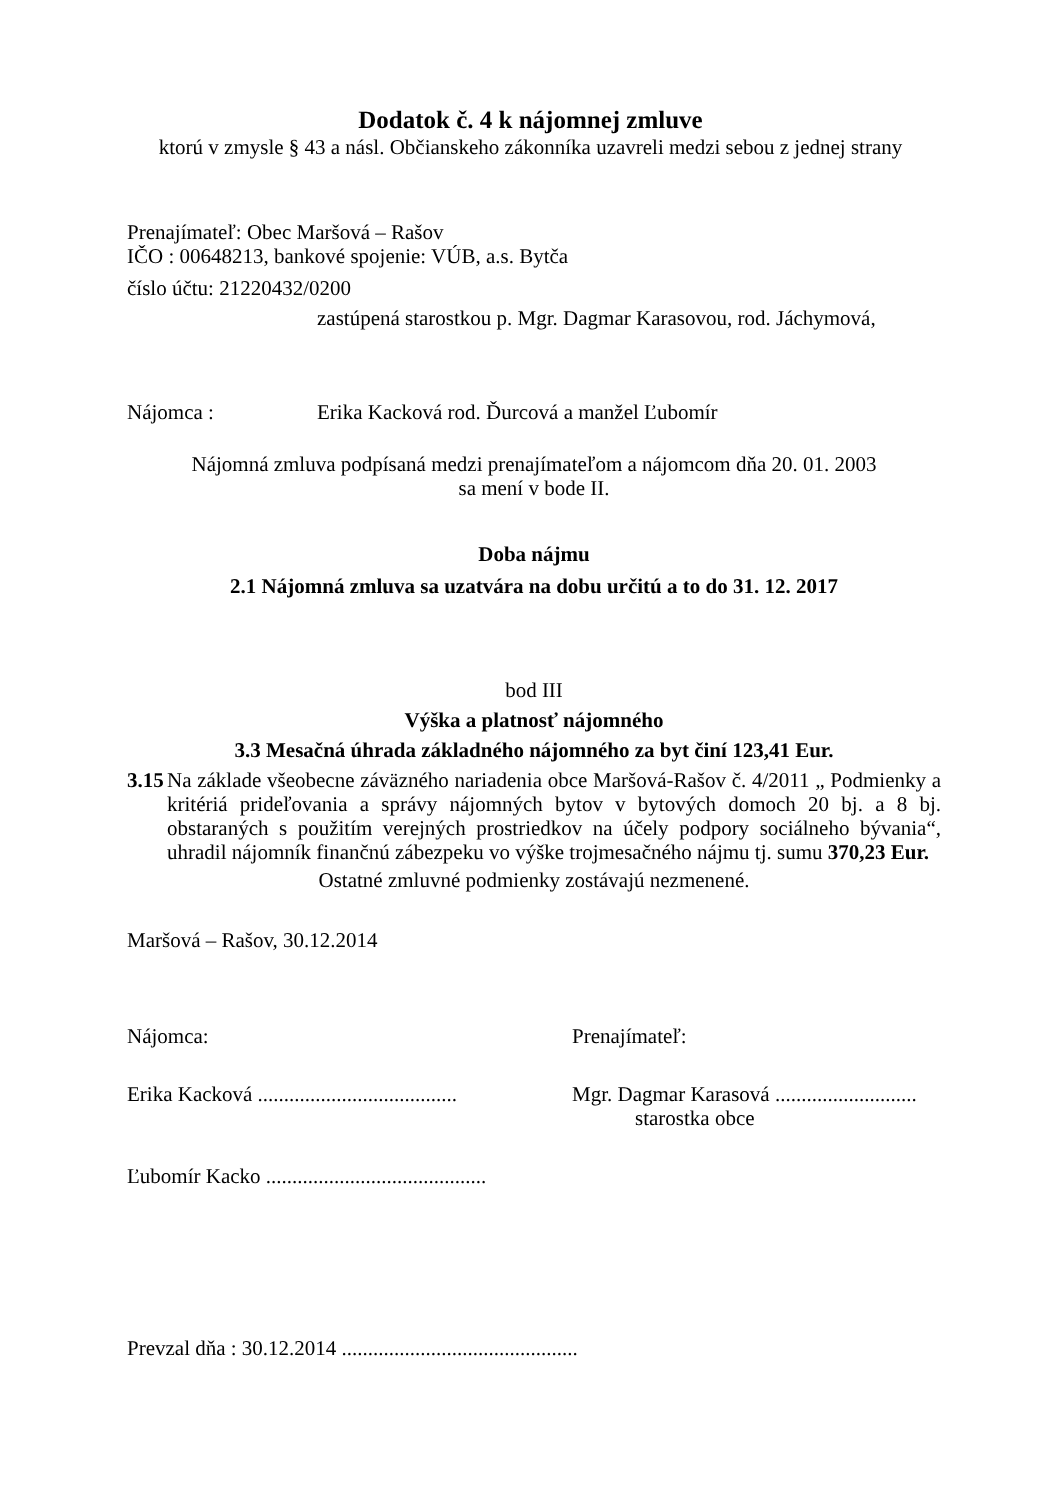Dodatok č. 4 k nájomnej zmluve
ktorú v zmysle § 43 a násl. Občianskeho zákonníka uzavreli medzi sebou z jednej strany
Prenajímateľ: Obec Maršová – Rašov
IČO : 00648213, bankové spojenie: VÚB, a.s. Bytča
číslo účtu: 21220432/0200
zastúpená starostkou p. Mgr. Dagmar Karasovou, rod. Jáchymová,
Nájomca : Erika Kacková rod. Ďurcová a manžel Ľubomír
Nájomná zmluva podpísaná medzi prenajímateľom a nájomcom dňa 20. 01. 2003
sa mení v bode II.
Doba nájmu
2.1 Nájomná zmluva sa uzatvára na dobu určitú a to do 31. 12. 2017
bod III
Výška a platnosť nájomného
3.3 Mesačná úhrada základného nájomného za byt činí 123,41 Eur.
3.15
Na základe všeobecne záväzného nariadenia obce Maršová-Rašov č. 4/2011 „ Podmienky a kritériá prideľovania a správy nájomných bytov v bytových domoch 20 bj. a 8 bj. obstaraných s použitím verejných prostriedkov na účely podpory sociálneho bývania“, uhradil nájomník finančnú zábezpeku vo výške trojmesačného nájmu tj. sumu 370,23 Eur.
Ostatné zmluvné podmienky zostávajú nezmenené.
Maršová – Rašov, 30.12.2014
Nájomca: Prenajímateľ:
Erika Kacková ......................................
Mgr. Dagmar Karasová ...........................
starostka obce
Ľubomír Kacko ..........................................
Prevzal dňa : 30.12.2014 .............................................